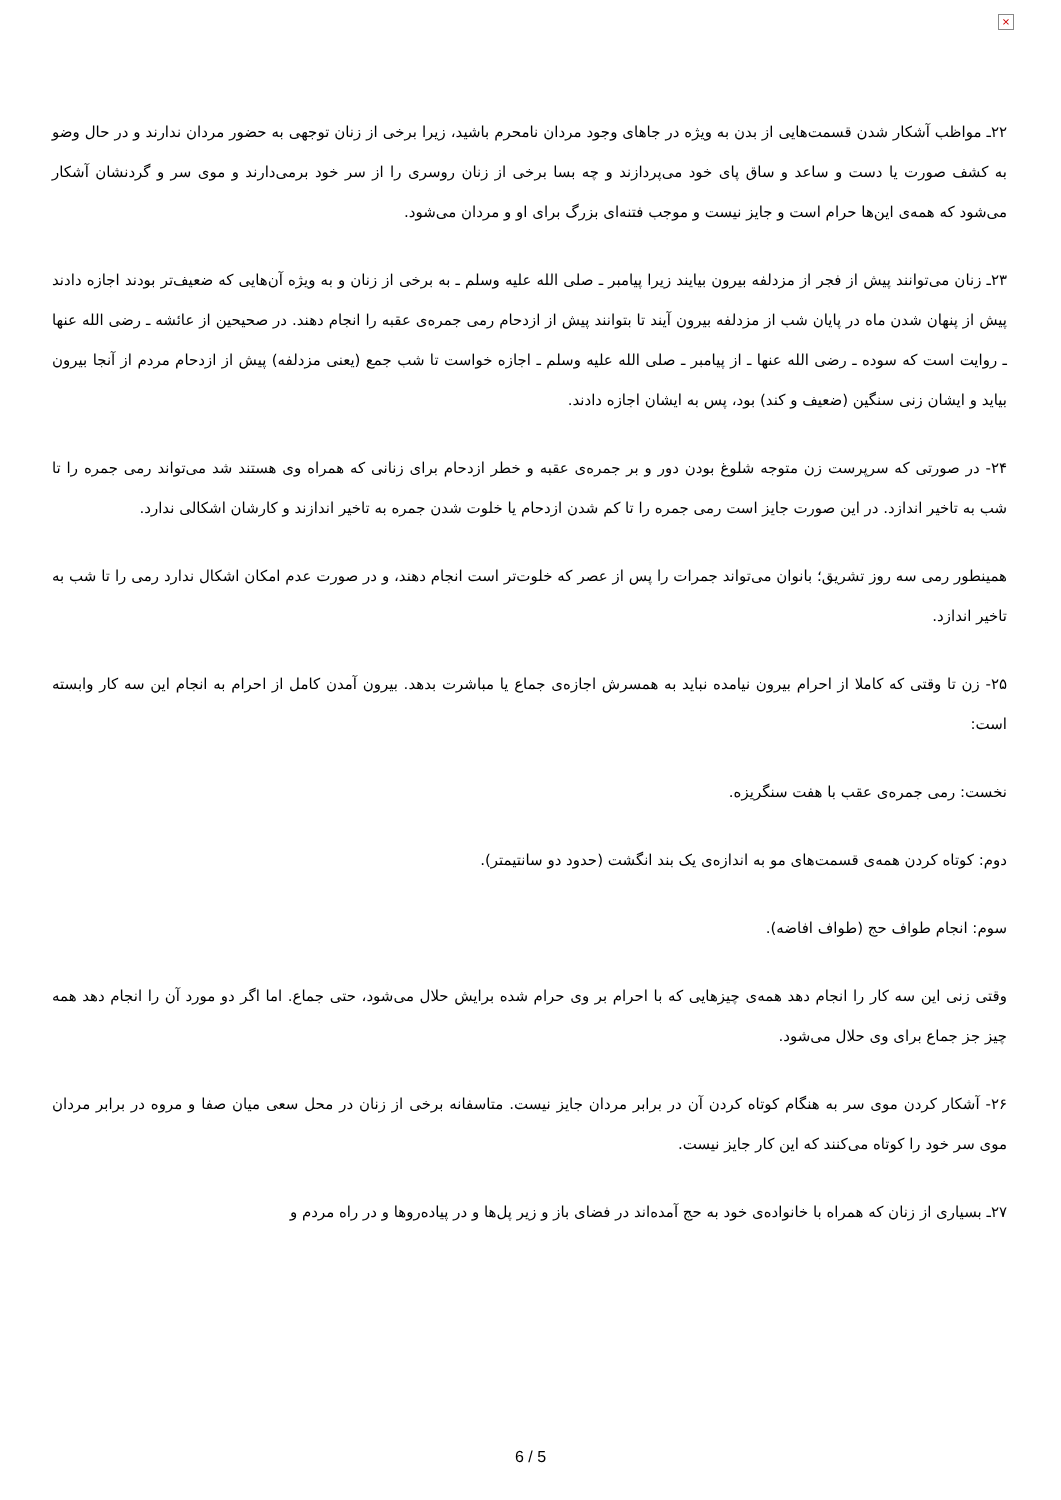×
۲۲ـ مواظب آشکار شدن قسمت‌هایی از بدن به ویژه در جاهای وجود مردان نامحرم باشید، زیرا برخی از زنان توجهی به حضور مردان ندارند و در حال وضو به کشف صورت یا دست و ساعد و ساق پای خود می‌پردازند و چه بسا برخی از زنان روسری را از سر خود برمی‌دارند و موی سر و گردنشان آشکار می‌شود که همه‌ی این‌ها حرام است و جایز نیست و موجب فتنه‌ای بزرگ برای او و مردان می‌شود.
۲۳ـ زنان می‌توانند پیش از فجر از مزدلفه بیرون بیایند زیرا پیامبر ـ صلی الله علیه وسلم ـ به برخی از زنان و به ویژه آن‌هایی که ضعیف‌تر بودند اجازه دادند پیش از پنهان شدن ماه در پایان شب از مزدلفه بیرون آیند تا بتوانند پیش از ازدحام رمی جمره‌ی عقبه را انجام دهند. در صحیحین از عائشه ـ رضی الله عنها ـ روایت است که سوده ـ رضی الله عنها ـ از پیامبر ـ صلی الله علیه وسلم ـ اجازه خواست تا شب جمع (یعنی مزدلفه) پیش از ازدحام مردم از آنجا بیرون بیاید و ایشان زنی سنگین (ضعیف و کند) بود، پس به ایشان اجازه دادند.
۲۴- در صورتی که سرپرست زن متوجه شلوغ بودن دور و بر جمره‌ی عقبه و خطر ازدحام برای زنانی که همراه وی هستند شد می‌تواند رمی جمره را تا شب به تاخیر اندازد. در این صورت جایز است رمی جمره را تا کم شدن ازدحام یا خلوت شدن جمره به تاخیر اندازند و کارشان اشکالی ندارد.
همینطور رمی سه روز تشریق؛ بانوان می‌تواند جمرات را پس از عصر که خلوت‌تر است انجام دهند، و در صورت عدم امکان اشکال ندارد رمی را تا شب به تاخیر اندازد.
۲۵- زن تا وقتی که کاملا از احرام بیرون نیامده نباید به همسرش اجازه‌ی جماع یا مباشرت بدهد. بیرون آمدن کامل از احرام به انجام این سه کار وابسته است:
نخست: رمی جمره‌ی عقب با هفت سنگریزه.
دوم: کوتاه کردن همه‌ی قسمت‌های مو به اندازه‌ی یک بند انگشت (حدود دو سانتیمتر).
سوم: انجام طواف حج (طواف افاضه).
وقتی زنی این سه کار را انجام دهد همه‌ی چیزهایی که با احرام بر وی حرام شده برایش حلال می‌شود، حتی جماع. اما اگر دو مورد آن را انجام دهد همه چیز جز جماع برای وی حلال می‌شود.
۲۶- آشکار کردن موی سر به هنگام کوتاه کردن آن در برابر مردان جایز نیست. متاسفانه برخی از زنان در محل سعی میان صفا و مروه در برابر مردان موی سر خود را کوتاه می‌کنند که این کار جایز نیست.
۲۷ـ بسیاری از زنان که همراه با خانواده‌ی خود به حج آمده‌اند در فضای باز و زیر پل‌ها و در پیاده‌روها و در راه مردم و
6 / 5